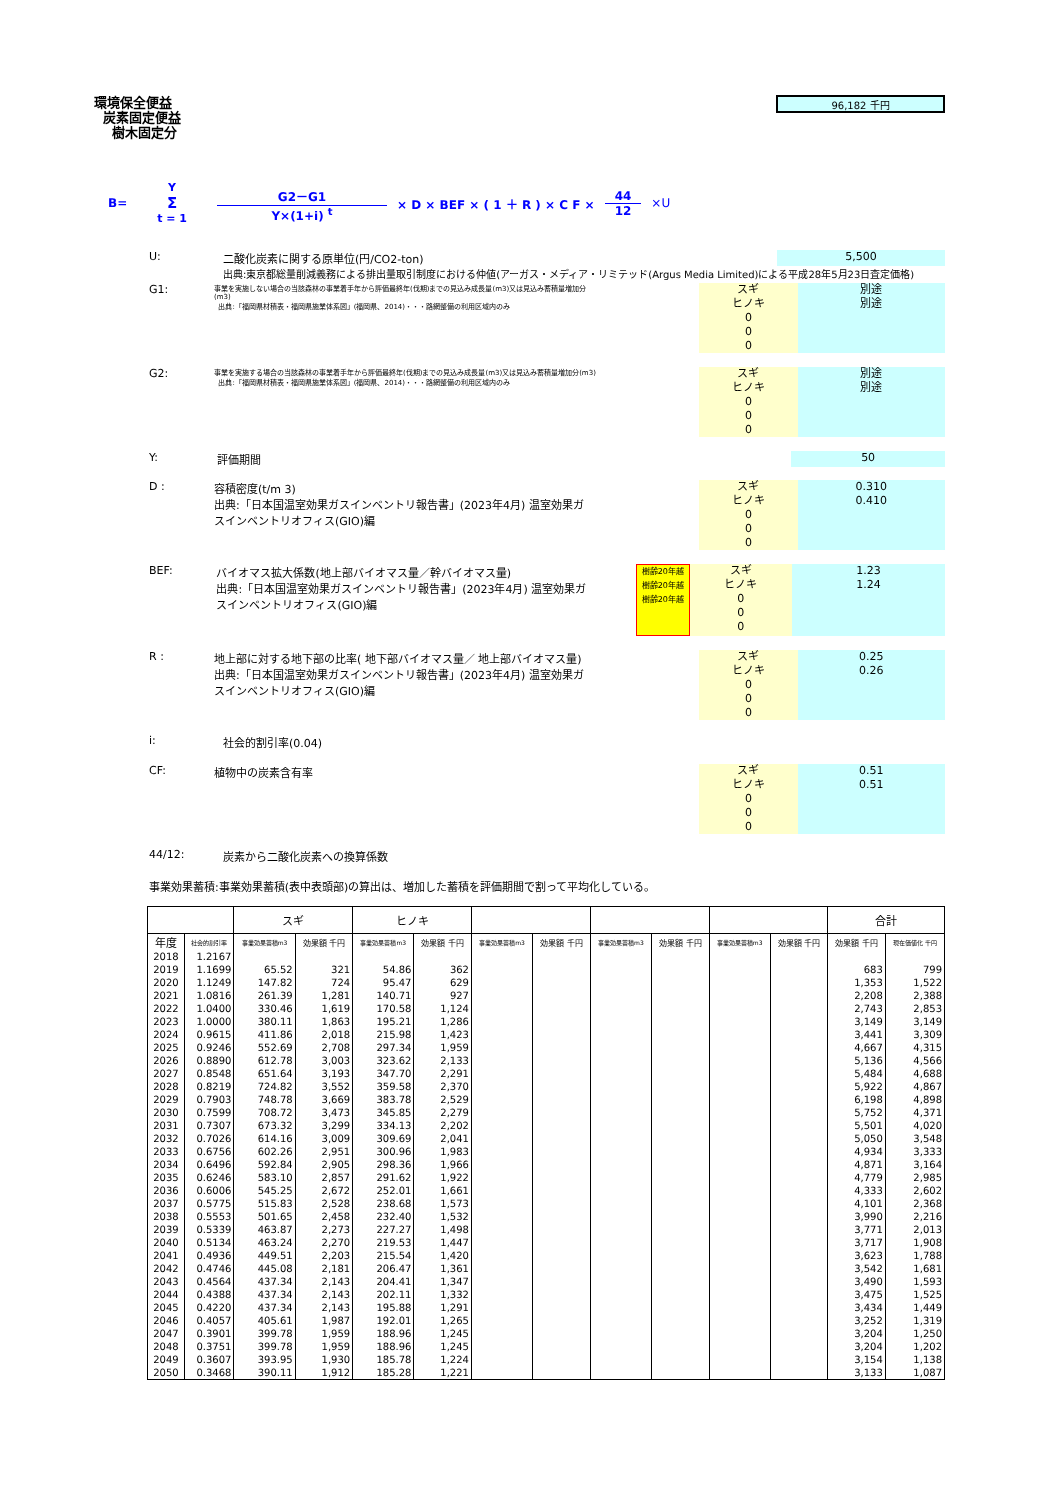環境保全便益
炭素固定便益
樹木固定分
96,182 千円
B= Y
Σ
t = 1 G2－G1 Y×(1+i) <sup>t</sup> × D × BEF × ( 1 ＋ R ) × C F × 44 12 ×U
U: 二酸化炭素に関する原単位(円/CO2-ton)
5,500
出典:東京都総量削減義務による排出量取引制度における仲値(アーガス・メディア・リミテッド(Argus Media Limited)による平成28年5月23日査定価格)
G1:
事業を実施しない場合の当該森林の事業着手年から評価最終年(伐期)までの見込み成長量(m3)又は見込み蓄積量増加分(m3)
出典:「福岡県材積表・福岡県施業体系図」(福岡県、2014)・・・路網整備の利用区域内のみ
スギ
ヒノキ
0
0
0
別途
別途
G2:
事業を実施する場合の当該森林の事業着手年から評価最終年(伐期)までの見込み成長量(m3)又は見込み蓄積量増加分(m3)
出典:「福岡県材積表・福岡県施業体系図」(福岡県、2014)・・・路網整備の利用区域内のみ
スギ
ヒノキ
0
0
0
別途
別途
Y: 評価期間
50
D : 容積密度(t/m 3)
出典:「日本国温室効果ガスインベントリ報告書」(2023年4月) 温室効果ガ
スインベントリオフィス(GIO)編
スギ
ヒノキ
0
0
0
0.310
0.410
BEF: バイオマス拡大係数(地上部バイオマス量／幹バイオマス量)
出典:「日本国温室効果ガスインベントリ報告書」(2023年4月) 温室効果ガ
スインベントリオフィス(GIO)編
樹齢20年越
樹齢20年越
樹齢20年越
スギ
ヒノキ
0
0
0
1.23
1.24
R : 地上部に対する地下部の比率( 地下部バイオマス量／ 地上部バイオマス量)
出典:「日本国温室効果ガスインベントリ報告書」(2023年4月) 温室効果ガ
スインベントリオフィス(GIO)編
スギ
ヒノキ
0
0
0
0.25
0.26
i: 社会的割引率(0.04)
CF: 植物中の炭素含有率
スギ
ヒノキ
0
0
0
0.51
0.51
44/12: 炭素から二酸化炭素への換算係数
事業効果蓄積:事業効果蓄積(表中表頭部)の算出は、増加した蓄積を評価期間で割って平均化している。
| | | スギ | | ヒノキ | | | | | | | | 合計 | |
| --- | --- | --- | --- | --- | --- | --- | --- | --- | --- | --- | --- | --- | --- |
| 年度 | 社会的割引率 | 事業効果蓄積m3 | 効果額 千円 | 事業効果蓄積m3 | 効果額 千円 | 事業効果蓄積m3 | 効果額 千円 | 事業効果蓄積m3 | 効果額 千円 | 事業効果蓄積m3 | 効果額 千円 | 効果額 千円 | 現在価値化 千円 |
| 2018 | 1.2167 | | | | | | | | | | | | |
| 2019 | 1.1699 | 65.52 | 321 | 54.86 | 362 | | | | | | | 683 | 799 |
| 2020 | 1.1249 | 147.82 | 724 | 95.47 | 629 | | | | | | | 1,353 | 1,522 |
| 2021 | 1.0816 | 261.39 | 1,281 | 140.71 | 927 | | | | | | | 2,208 | 2,388 |
| 2022 | 1.0400 | 330.46 | 1,619 | 170.58 | 1,124 | | | | | | | 2,743 | 2,853 |
| 2023 | 1.0000 | 380.11 | 1,863 | 195.21 | 1,286 | | | | | | | 3,149 | 3,149 |
| 2024 | 0.9615 | 411.86 | 2,018 | 215.98 | 1,423 | | | | | | | 3,441 | 3,309 |
| 2025 | 0.9246 | 552.69 | 2,708 | 297.34 | 1,959 | | | | | | | 4,667 | 4,315 |
| 2026 | 0.8890 | 612.78 | 3,003 | 323.62 | 2,133 | | | | | | | 5,136 | 4,566 |
| 2027 | 0.8548 | 651.64 | 3,193 | 347.70 | 2,291 | | | | | | | 5,484 | 4,688 |
| 2028 | 0.8219 | 724.82 | 3,552 | 359.58 | 2,370 | | | | | | | 5,922 | 4,867 |
| 2029 | 0.7903 | 748.78 | 3,669 | 383.78 | 2,529 | | | | | | | 6,198 | 4,898 |
| 2030 | 0.7599 | 708.72 | 3,473 | 345.85 | 2,279 | | | | | | | 5,752 | 4,371 |
| 2031 | 0.7307 | 673.32 | 3,299 | 334.13 | 2,202 | | | | | | | 5,501 | 4,020 |
| 2032 | 0.7026 | 614.16 | 3,009 | 309.69 | 2,041 | | | | | | | 5,050 | 3,548 |
| 2033 | 0.6756 | 602.26 | 2,951 | 300.96 | 1,983 | | | | | | | 4,934 | 3,333 |
| 2034 | 0.6496 | 592.84 | 2,905 | 298.36 | 1,966 | | | | | | | 4,871 | 3,164 |
| 2035 | 0.6246 | 583.10 | 2,857 | 291.62 | 1,922 | | | | | | | 4,779 | 2,985 |
| 2036 | 0.6006 | 545.25 | 2,672 | 252.01 | 1,661 | | | | | | | 4,333 | 2,602 |
| 2037 | 0.5775 | 515.83 | 2,528 | 238.68 | 1,573 | | | | | | | 4,101 | 2,368 |
| 2038 | 0.5553 | 501.65 | 2,458 | 232.40 | 1,532 | | | | | | | 3,990 | 2,216 |
| 2039 | 0.5339 | 463.87 | 2,273 | 227.27 | 1,498 | | | | | | | 3,771 | 2,013 |
| 2040 | 0.5134 | 463.24 | 2,270 | 219.53 | 1,447 | | | | | | | 3,717 | 1,908 |
| 2041 | 0.4936 | 449.51 | 2,203 | 215.54 | 1,420 | | | | | | | 3,623 | 1,788 |
| 2042 | 0.4746 | 445.08 | 2,181 | 206.47 | 1,361 | | | | | | | 3,542 | 1,681 |
| 2043 | 0.4564 | 437.34 | 2,143 | 204.41 | 1,347 | | | | | | | 3,490 | 1,593 |
| 2044 | 0.4388 | 437.34 | 2,143 | 202.11 | 1,332 | | | | | | | 3,475 | 1,525 |
| 2045 | 0.4220 | 437.34 | 2,143 | 195.88 | 1,291 | | | | | | | 3,434 | 1,449 |
| 2046 | 0.4057 | 405.61 | 1,987 | 192.01 | 1,265 | | | | | | | 3,252 | 1,319 |
| 2047 | 0.3901 | 399.78 | 1,959 | 188.96 | 1,245 | | | | | | | 3,204 | 1,250 |
| 2048 | 0.3751 | 399.78 | 1,959 | 188.96 | 1,245 | | | | | | | 3,204 | 1,202 |
| 2049 | 0.3607 | 393.95 | 1,930 | 185.78 | 1,224 | | | | | | | 3,154 | 1,138 |
| 2050 | 0.3468 | 390.11 | 1,912 | 185.28 | 1,221 | | | | | | | 3,133 | 1,087 |